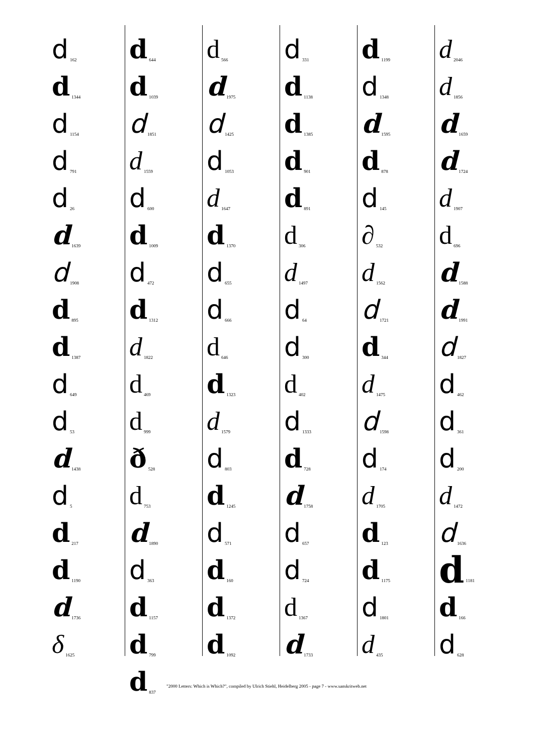d 162
d 1344
d 1154
d 791
d 26
d 1639
d 1908
d 895
d 1387
d 649
d 53
d 1438
d 5
d 217
d 1190
d 1736
δ 1625
d 644
d 1039
d 1851
d 1559
d 600
d 1009
d 472
d 1312
d 1822
d 469
d 999
ð 528
d 753
d 1890
d 363
d 1157
d 799
d 837
d 566
d 1975
d 1425
d 1053
d 1647
d 1370
d 655
d 666
d 646
d 1323
d 1579
d 803
d 1245
d 571
d 160
d 1372
d 1092
d 331
d 1138
d 1385
d 901
d 891
d 306
d 1497
d 64
d 300
d 402
d 1333
d 728
d 1758
d 657
d 724
d 1367
d 1733
d 1199
d 1348
d 1595
d 878
d 145
∂ 532
d 1562
d 1721
d 344
d 1475
d 1598
d 174
d 1705
d 123
d 1175
d 1801
d 435
d 2046
d 1856
d 1659
d 1724
d 1907
d 696
d 1588
d 1991
d 1827
d 462
d 361
d 200
d 1472
d 1636
d 1181
d 166
d 628
"2000 Letters: Which is Which?", compiled by Ulrich Stiehl, Heidelberg 2005 - page 7 - www.sanskritweb.net